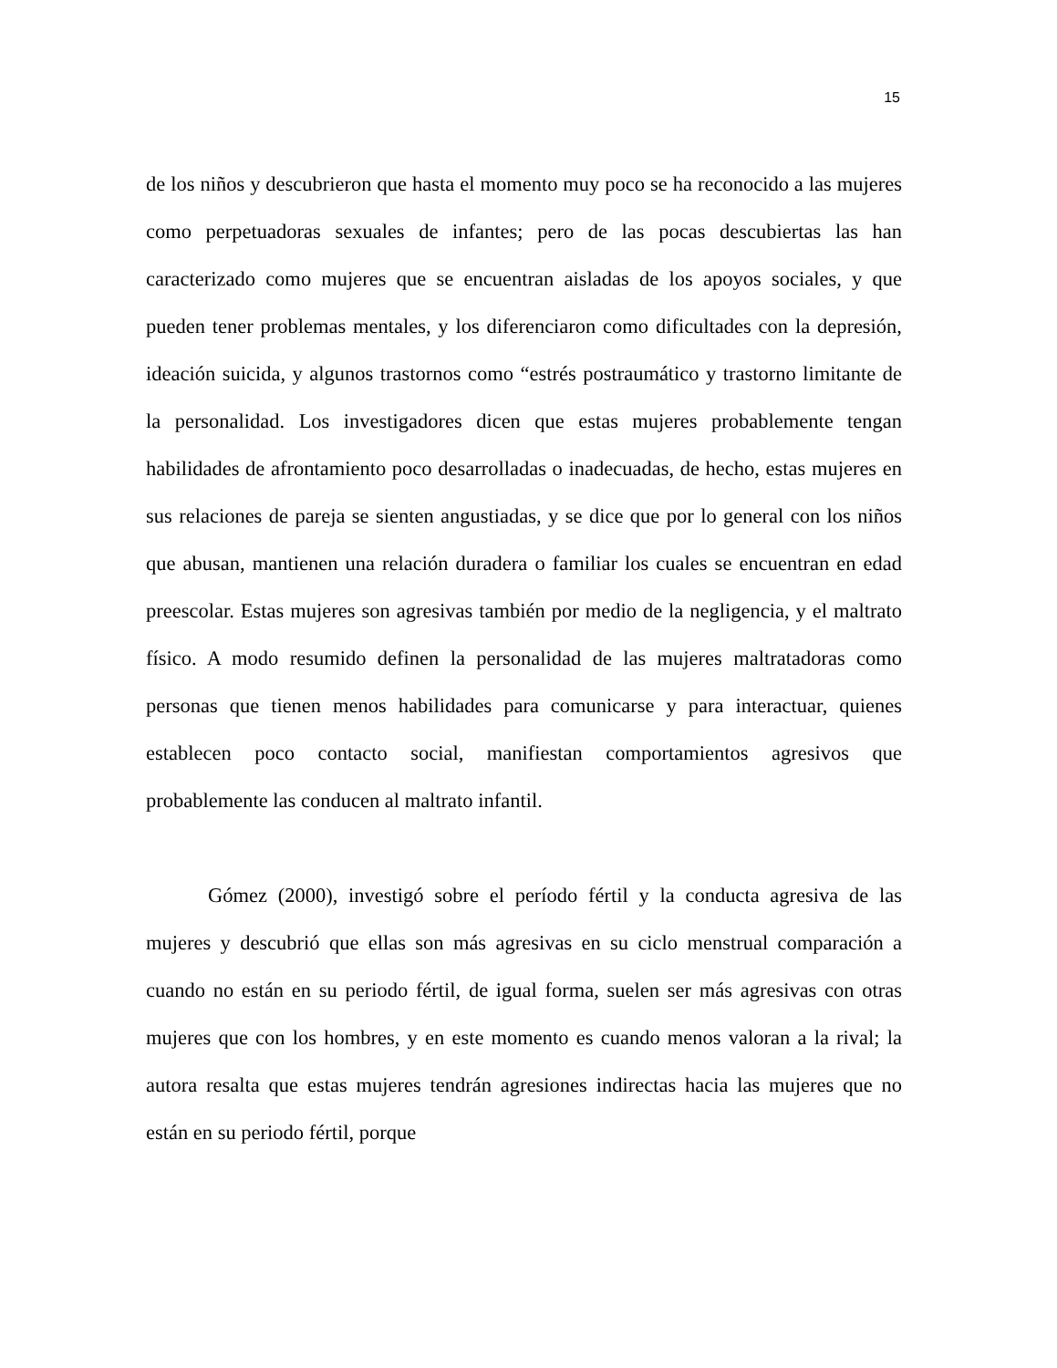15
de los niños y descubrieron que hasta el momento muy poco se ha reconocido a las mujeres como perpetuadoras sexuales de infantes; pero de las pocas descubiertas las han caracterizado como mujeres que se encuentran aisladas de los apoyos sociales, y que pueden tener problemas mentales, y los diferenciaron como dificultades con la depresión, ideación suicida, y algunos trastornos como “estrés postraumático y trastorno limitante de la personalidad. Los investigadores dicen que estas mujeres probablemente tengan habilidades de afrontamiento poco desarrolladas o inadecuadas, de hecho, estas mujeres en sus relaciones de pareja se sienten angustiadas, y se dice que por lo general con los niños que abusan, mantienen una relación duradera o familiar los cuales se encuentran en edad preescolar. Estas mujeres son agresivas también por medio de la negligencia, y el maltrato físico. A modo resumido definen la personalidad de las mujeres maltratadoras como personas que tienen menos habilidades para comunicarse y para interactuar, quienes establecen poco contacto social, manifiestan comportamientos agresivos que probablemente las conducen al maltrato infantil.
Gómez (2000), investigó sobre el período fértil y la conducta agresiva de las mujeres y descubrió que ellas son más agresivas en su ciclo menstrual comparación a cuando no están en su periodo fértil, de igual forma, suelen ser más agresivas con otras mujeres que con los hombres, y en este momento es cuando menos valoran a la rival; la autora resalta que estas mujeres tendrán agresiones indirectas hacia las mujeres que no están en su periodo fértil, porque